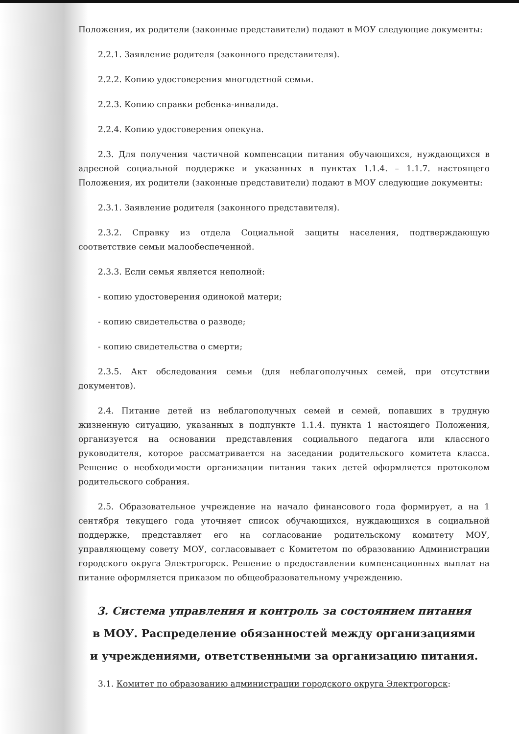Положения, их родители (законные представители) подают в МОУ следующие документы:
2.2.1. Заявление родителя (законного представителя).
2.2.2. Копию удостоверения многодетной семьи.
2.2.3. Копию справки ребенка-инвалида.
2.2.4. Копию удостоверения опекуна.
2.3. Для получения частичной компенсации питания обучающихся, нуждающихся в адресной социальной поддержке и указанных в пунктах 1.1.4. – 1.1.7. настоящего Положения, их родители (законные представители) подают в МОУ следующие документы:
2.3.1. Заявление родителя (законного представителя).
2.3.2. Справку из отдела Социальной защиты населения, подтверждающую соответствие семьи малообеспеченной.
2.3.3. Если семья является неполной:
- копию удостоверения одинокой матери;
- копию свидетельства о разводе;
- копию свидетельства о смерти;
2.3.5. Акт обследования семьи (для неблагополучных семей, при отсутствии документов).
2.4. Питание детей из неблагополучных семей и семей, попавших в трудную жизненную ситуацию, указанных в подпункте 1.1.4. пункта 1 настоящего Положения, организуется на основании представления социального педагога или классного руководителя, которое рассматривается на заседании родительского комитета класса. Решение о необходимости организации питания таких детей оформляется протоколом родительского собрания.
2.5. Образовательное учреждение на начало финансового года формирует, а на 1 сентября текущего года уточняет список обучающихся, нуждающихся в социальной поддержке, представляет его на согласование родительскому комитету МОУ, управляющему совету МОУ, согласовывает с Комитетом по образованию Администрации городского округа Электрогорск. Решение о предоставлении компенсационных выплат на питание оформляется приказом по общеобразовательному учреждению.
3. Система управления и контроль за состоянием питания
в МОУ. Распределение обязанностей между организациями
и учреждениями, ответственными за организацию питания.
3.1. Комитет по образованию администрации городского округа Электрогорск: